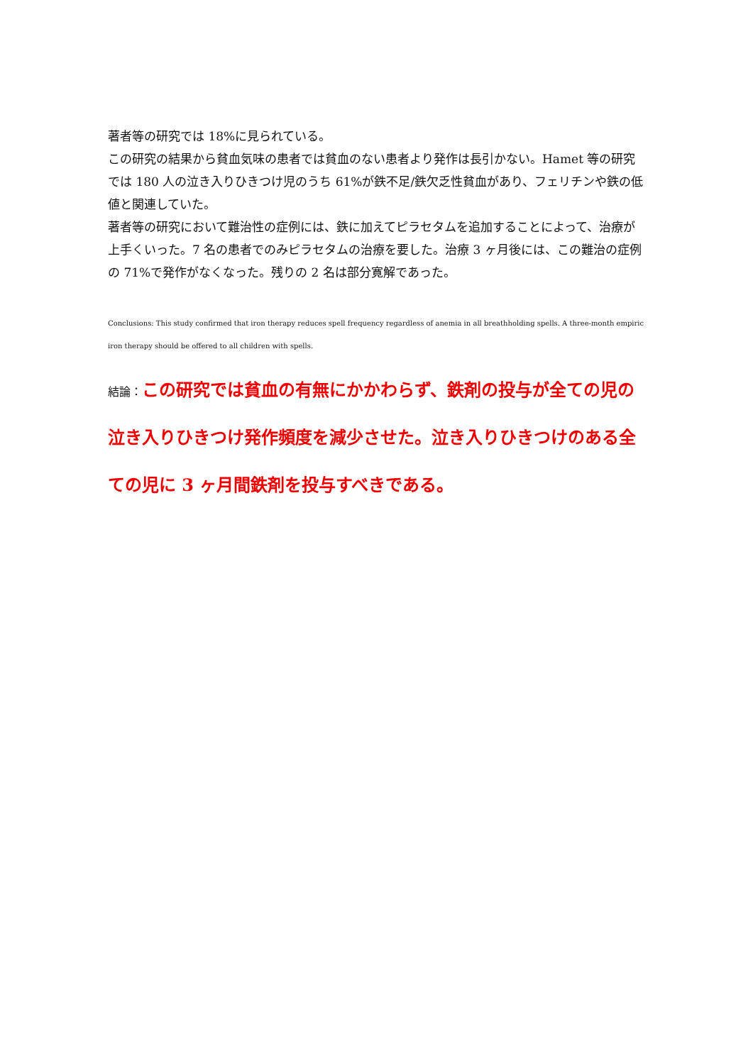著者等の研究では 18%に見られている。
この研究の結果から貧血気味の患者では貧血のない患者より発作は長引かない。Hamet 等の研究では 180 人の泣き入りひきつけ児のうち 61%が鉄不足/鉄欠乏性貧血があり、フェリチンや鉄の低値と関連していた。
著者等の研究において難治性の症例には、鉄に加えてピラセタムを追加することによって、治療が上手くいった。7 名の患者でのみピラセタムの治療を要した。治療 3 ヶ月後には、この難治の症例の 71%で発作がなくなった。残りの 2 名は部分寛解であった。
Conclusions: This study confirmed that iron therapy reduces spell frequency regardless of anemia in all breathholding spells. A three-month empiric iron therapy should be offered to all children with spells.
結論：この研究では貧血の有無にかかわらず、鉄剤の投与が全ての児の泣き入りひきつけ発作頻度を減少させた。泣き入りひきつけのある全ての児に 3 ヶ月間鉄剤を投与すべきである。